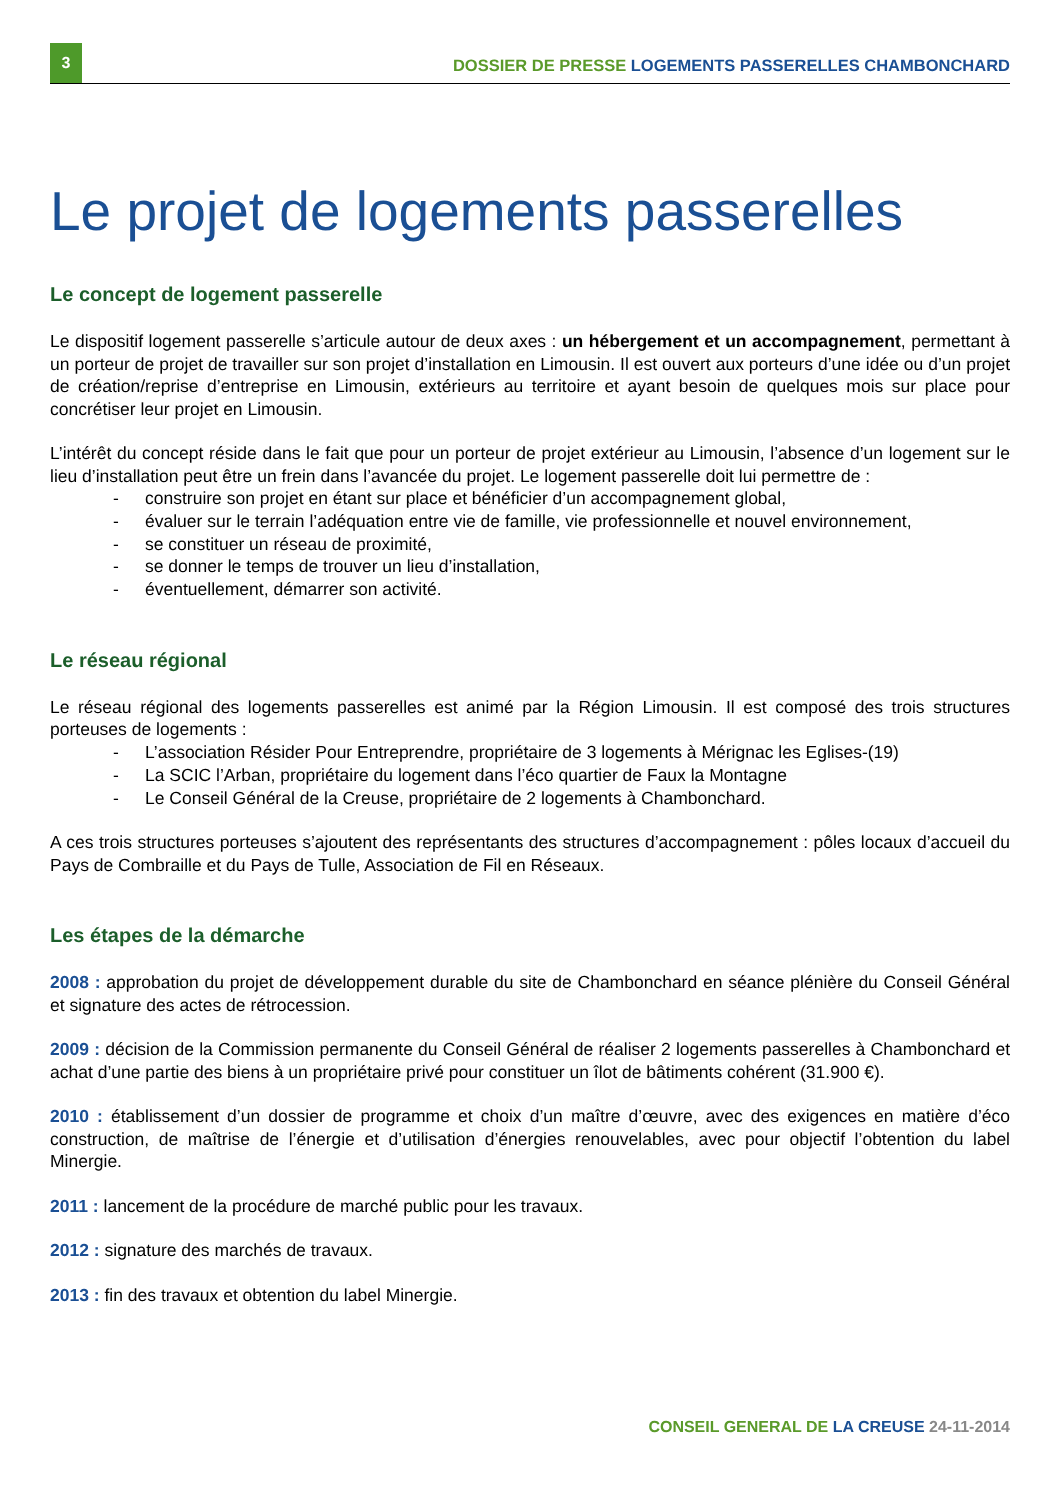3
DOSSIER DE PRESSE LOGEMENTS PASSERELLES CHAMBONCHARD
Le projet de logements passerelles
Le concept de logement passerelle
Le dispositif logement passerelle s’articule autour de deux axes : un hébergement et un accompagnement, permettant à un porteur de projet de travailler sur son projet d’installation en Limousin. Il est ouvert aux porteurs d’une idée ou d’un projet de création/reprise d’entreprise en Limousin, extérieurs au territoire et ayant besoin de quelques mois sur place pour concrétiser leur projet en Limousin.
L’intérêt du concept réside dans le fait que pour un porteur de projet extérieur au Limousin, l’absence d’un logement sur le lieu d’installation peut être un frein dans l’avancée du projet. Le logement passerelle doit lui permettre de :
- construire son projet en étant sur place et bénéficier d’un accompagnement global,
- évaluer sur le terrain l’adéquation entre vie de famille, vie professionnelle et nouvel environnement,
- se constituer un réseau de proximité,
- se donner le temps de trouver un lieu d’installation,
- éventuellement, démarrer son activité.
Le réseau régional
Le réseau régional des logements passerelles est animé par la Région Limousin. Il est composé des trois structures porteuses de logements :
- L’association Résider Pour Entreprendre, propriétaire de 3 logements à Mérignac les Eglises-(19)
- La SCIC l’Arban, propriétaire du logement dans l’éco quartier de Faux la Montagne
- Le Conseil Général de la Creuse, propriétaire de 2 logements à Chambonchard.
A ces trois structures porteuses s’ajoutent des représentants des structures d’accompagnement : pôles locaux d’accueil du Pays de Combraille et du Pays de Tulle, Association de Fil en Réseaux.
Les étapes de la démarche
2008 : approbation du projet de développement durable du site de Chambonchard en séance plénière du Conseil Général et signature des actes de rétrocession.
2009 : décision de la Commission permanente du Conseil Général de réaliser 2 logements passerelles à Chambonchard et achat d’une partie des biens à un propriétaire privé pour constituer un îlot de bâtiments cohérent (31.900 €).
2010 : établissement d’un dossier de programme et choix d’un maître d’œuvre, avec des exigences en matière d’éco construction, de maîtrise de l’énergie et d’utilisation d’énergies renouvelables, avec pour objectif l’obtention du label Minergie.
2011 : lancement de la procédure de marché public pour les travaux.
2012 : signature des marchés de travaux.
2013 : fin des travaux et obtention du label Minergie.
CONSEIL GENERAL DE LA CREUSE 24-11-2014